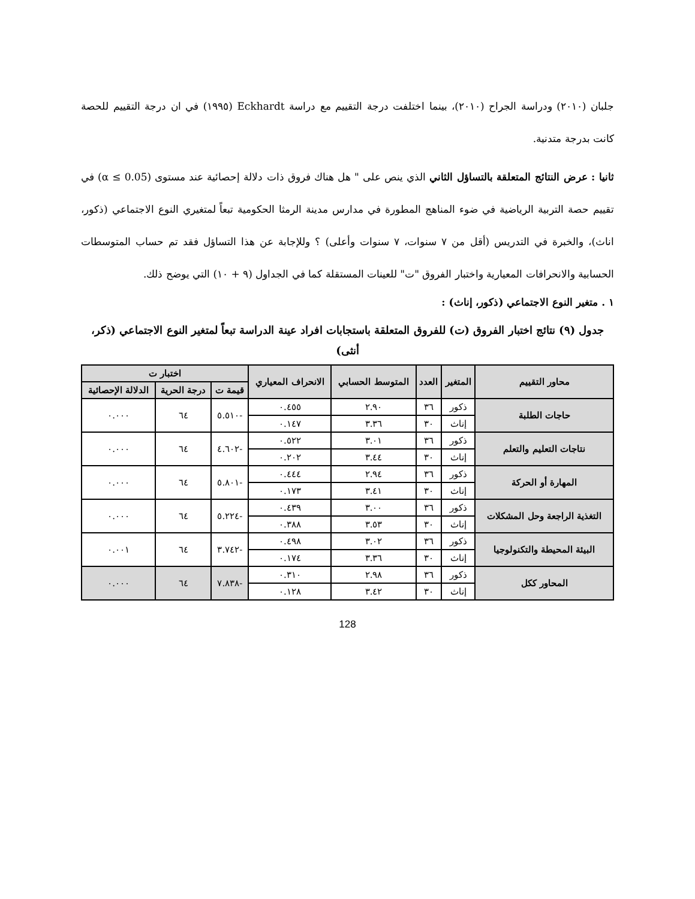جلبان (٢٠١٠) ودراسة الجراح (٢٠١٠)، بينما اختلفت درجة التقييم مع دراسة Eckhardt (١٩٩٥) في ان درجة التقييم للحصة كانت بدرجة متدنية.
ثانيا : عرض النتائج المتعلقة بالتساؤل الثاني الذي ينص على " هل هناك فروق ذات دلالة إحصائية عند مستوى (α ≤ 0.05) في تقييم حصة التربية الرياضية في ضوء المناهج المطورة في مدارس مدينة الرمثا الحكومية تبعاً لمتغيري النوع الاجتماعي (ذكور، اناث)، والخبرة في التدريس (أقل من ٧ سنوات، ٧ سنوات وأعلى) ؟ وللإجابة عن هذا التساؤل فقد تم حساب المتوسطات الحسابية والانحرافات المعيارية واختبار الفروق "ت" للعينات المستقلة كما في الجداول (٩ + ١٠) التي يوضح ذلك.
١ . متغير النوع الاجتماعي (ذكور، إناث) :
جدول (٩) نتائج اختبار الفروق (ت) للفروق المتعلقة باستجابات افراد عينة الدراسة تبعاً لمتغير النوع الاجتماعي (ذكر، أنثى)
| محاور التقييم | المتغير | العدد | المتوسط الحسابي | الانحراف المعياري | اختبار ت | | |
| --- | --- | --- | --- | --- | --- | --- | --- |
| | | | | | قيمة ت | درجة الحرية | الدلالة الإحصائية |
| حاجات الطلبة | ذكور | ٣٦ | ٢.٩٠ | ٠.٤٥٥ | -٥.٥١٠ | ٦٤ | ٠.٠٠٠ |
| | إناث | ٣٠ | ٣.٣٦ | ٠.١٤٧ | | | |
| نتاجات التعليم والتعلم | ذكور | ٣٦ | ٣.٠١ | ٠.٥٢٢ | -٤.٦٠٢ | ٦٤ | ٠.٠٠٠ |
| | إناث | ٣٠ | ٣.٤٤ | ٠.٢٠٢ | | | |
| المهارة أو الحركة | ذكور | ٣٦ | ٢.٩٤ | ٠.٤٤٤ | -٥.٨٠١ | ٦٤ | ٠.٠٠٠ |
| | إناث | ٣٠ | ٣.٤١ | ٠.١٧٣ | | | |
| التغذية الراجعة وحل المشكلات | ذكور | ٣٦ | ٣.٠٠ | ٠.٤٣٩ | -٥.٢٢٤ | ٦٤ | ٠.٠٠٠ |
| | إناث | ٣٠ | ٣.٥٣ | ٠.٣٨٨ | | | |
| البيئة المحيطة والتكنولوجيا | ذكور | ٣٦ | ٣.٠٢ | ٠.٤٩٨ | -٣.٧٤٢ | ٦٤ | ٠.٠٠١ |
| | إناث | ٣٠ | ٣.٣٦ | ٠.١٧٤ | | | |
| المحاور ككل | ذكور | ٣٦ | ٢.٩٨ | ٠.٣١٠ | -٧.٨٣٨ | ٦٤ | ٠.٠٠٠ |
| | إناث | ٣٠ | ٣.٤٢ | ٠.١٢٨ | | | |
128